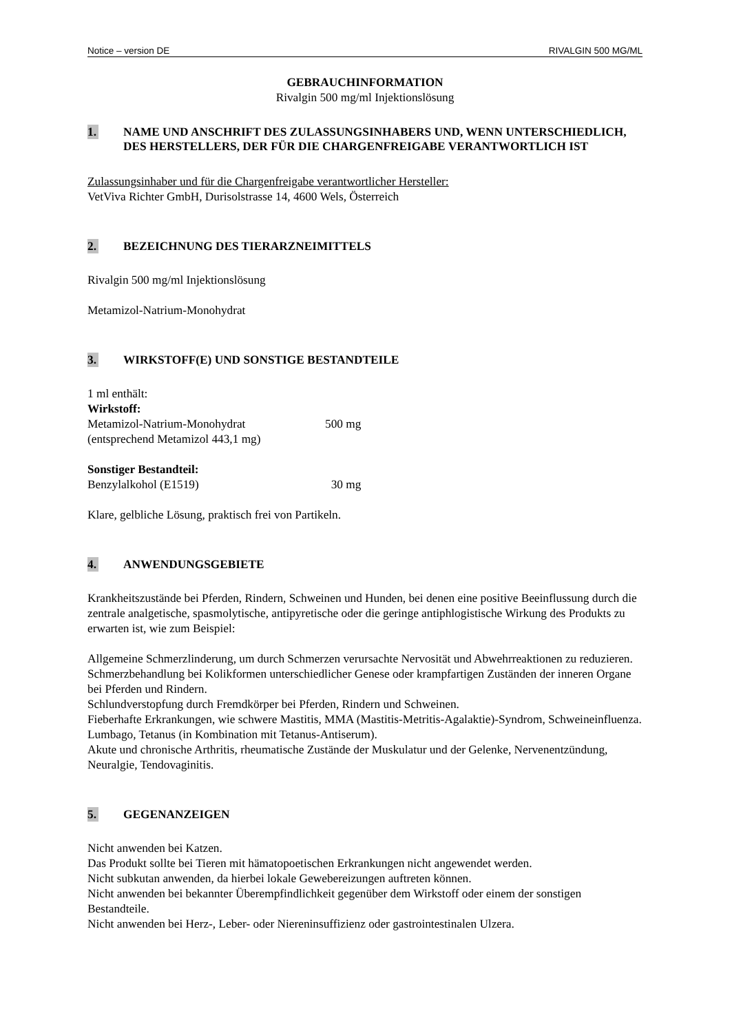Notice – version DE RIVALGIN 500 MG/ML
GEBRAUCHINFORMATION
Rivalgin 500 mg/ml Injektionslösung
1. NAME UND ANSCHRIFT DES ZULASSUNGSINHABERS UND, WENN UNTERSCHIEDLICH, DES HERSTELLERS, DER FÜR DIE CHARGENFREIGABE VERANTWORTLICH IST
Zulassungsinhaber und für die Chargenfreigabe verantwortlicher Hersteller:
VetViva Richter GmbH, Durisolstrasse 14, 4600 Wels, Österreich
2. BEZEICHNUNG DES TIERARZNEIMITTELS
Rivalgin 500 mg/ml Injektionslösung
Metamizol-Natrium-Monohydrat
3. WIRKSTOFF(E) UND SONSTIGE BESTANDTEILE
1 ml enthält:
Wirkstoff:
Metamizol-Natrium-Monohydrat 500 mg
(entsprechend Metamizol 443,1 mg)
Sonstiger Bestandteil:
Benzylalkohol (E1519) 30 mg
Klare, gelbliche Lösung, praktisch frei von Partikeln.
4. ANWENDUNGSGEBIETE
Krankheitszustände bei Pferden, Rindern, Schweinen und Hunden, bei denen eine positive Beeinflussung durch die zentrale analgetische, spasmolytische, antipyretische oder die geringe antiphlogistische Wirkung des Produkts zu erwarten ist, wie zum Beispiel:
Allgemeine Schmerzlinderung, um durch Schmerzen verursachte Nervosität und Abwehrreaktionen zu reduzieren.
Schmerzbehandlung bei Kolikformen unterschiedlicher Genese oder krampfartigen Zuständen der inneren Organe bei Pferden und Rindern.
Schlundverstopfung durch Fremdkörper bei Pferden, Rindern und Schweinen.
Fieberhafte Erkrankungen, wie schwere Mastitis, MMA (Mastitis-Metritis-Agalaktie)-Syndrom, Schweineinfluenza.
Lumbago, Tetanus (in Kombination mit Tetanus-Antiserum).
Akute und chronische Arthritis, rheumatische Zustände der Muskulatur und der Gelenke, Nervenentzündung, Neuralgie, Tendovaginitis.
5. GEGENANZEIGEN
Nicht anwenden bei Katzen.
Das Produkt sollte bei Tieren mit hämatopoetischen Erkrankungen nicht angewendet werden.
Nicht subkutan anwenden, da hierbei lokale Gewebereizungen auftreten können.
Nicht anwenden bei bekannter Überempfindlichkeit gegenüber dem Wirkstoff oder einem der sonstigen Bestandteile.
Nicht anwenden bei Herz-, Leber- oder Niereninsuffizienz oder gastrointestinalen Ulzera.